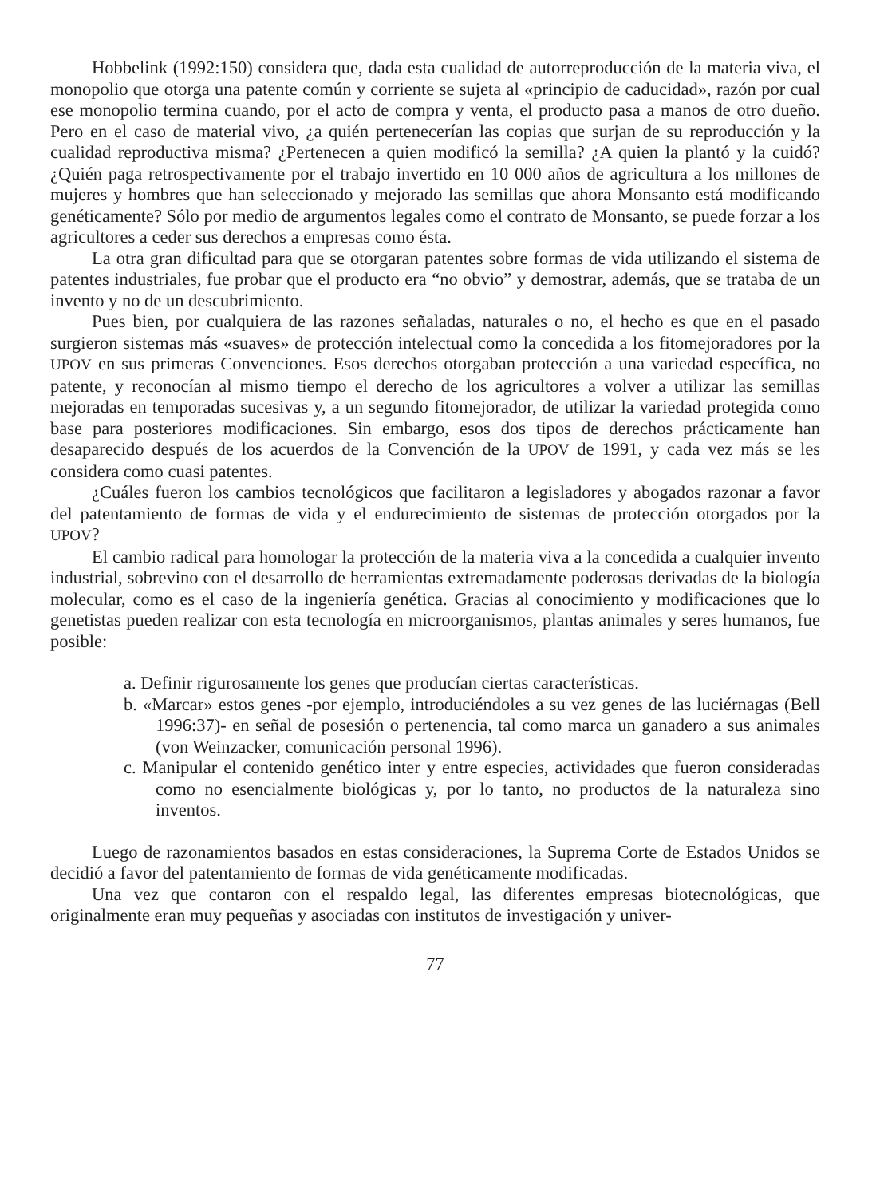Hobbelink (1992:150) considera que, dada esta cualidad de autorreproducción de la materia viva, el monopolio que otorga una patente común y corriente se sujeta al «principio de caducidad», razón por cual ese monopolio termina cuando, por el acto de compra y venta, el producto pasa a manos de otro dueño. Pero en el caso de material vivo, ¿a quién pertenecerían las copias que surjan de su reproducción y la cualidad reproductiva misma? ¿Pertenecen a quien modificó la semilla? ¿A quien la plantó y la cuidó? ¿Quién paga retrospectivamente por el trabajo invertido en 10 000 años de agricultura a los millones de mujeres y hombres que han seleccionado y mejorado las semillas que ahora Monsanto está modificando genéticamente? Sólo por medio de argumentos legales como el contrato de Monsanto, se puede forzar a los agricultores a ceder sus derechos a empresas como ésta.
La otra gran dificultad para que se otorgaran patentes sobre formas de vida utilizando el sistema de patentes industriales, fue probar que el producto era “no obvio” y demostrar, además, que se trataba de un invento y no de un descubrimiento.
Pues bien, por cualquiera de las razones señaladas, naturales o no, el hecho es que en el pasado surgieron sistemas más «suaves» de protección intelectual como la concedida a los fitomejoradores por la UPOV en sus primeras Convenciones. Esos derechos otorgaban protección a una variedad específica, no patente, y reconocían al mismo tiempo el derecho de los agricultores a volver a utilizar las semillas mejoradas en temporadas sucesivas y, a un segundo fitomejorador, de utilizar la variedad protegida como base para posteriores modificaciones. Sin embargo, esos dos tipos de derechos prácticamente han desaparecido después de los acuerdos de la Convención de la UPOV de 1991, y cada vez más se les considera como cuasi patentes.
¿Cuáles fueron los cambios tecnológicos que facilitaron a legisladores y abogados razonar a favor del patentamiento de formas de vida y el endurecimiento de sistemas de protección otorgados por la UPOV?
El cambio radical para homologar la protección de la materia viva a la concedida a cualquier invento industrial, sobrevino con el desarrollo de herramientas extremadamente poderosas derivadas de la biología molecular, como es el caso de la ingeniería genética. Gracias al conocimiento y modificaciones que lo genetistas pueden realizar con esta tecnología en microorganismos, plantas animales y seres humanos, fue posible:
a. Definir rigurosamente los genes que producían ciertas características.
b. «Marcar» estos genes -por ejemplo, introduciéndoles a su vez genes de las luciérnagas (Bell 1996:37)- en señal de posesión o pertenencia, tal como marca un ganadero a sus animales (von Weinzacker, comunicación personal 1996).
c. Manipular el contenido genético inter y entre especies, actividades que fueron consideradas como no esencialmente biológicas y, por lo tanto, no productos de la naturaleza sino inventos.
Luego de razonamientos basados en estas consideraciones, la Suprema Corte de Estados Unidos se decidió a favor del patentamiento de formas de vida genéticamente modificadas.
Una vez que contaron con el respaldo legal, las diferentes empresas biotecnológicas, que originalmente eran muy pequeñas y asociadas con institutos de investigación y univer-
77